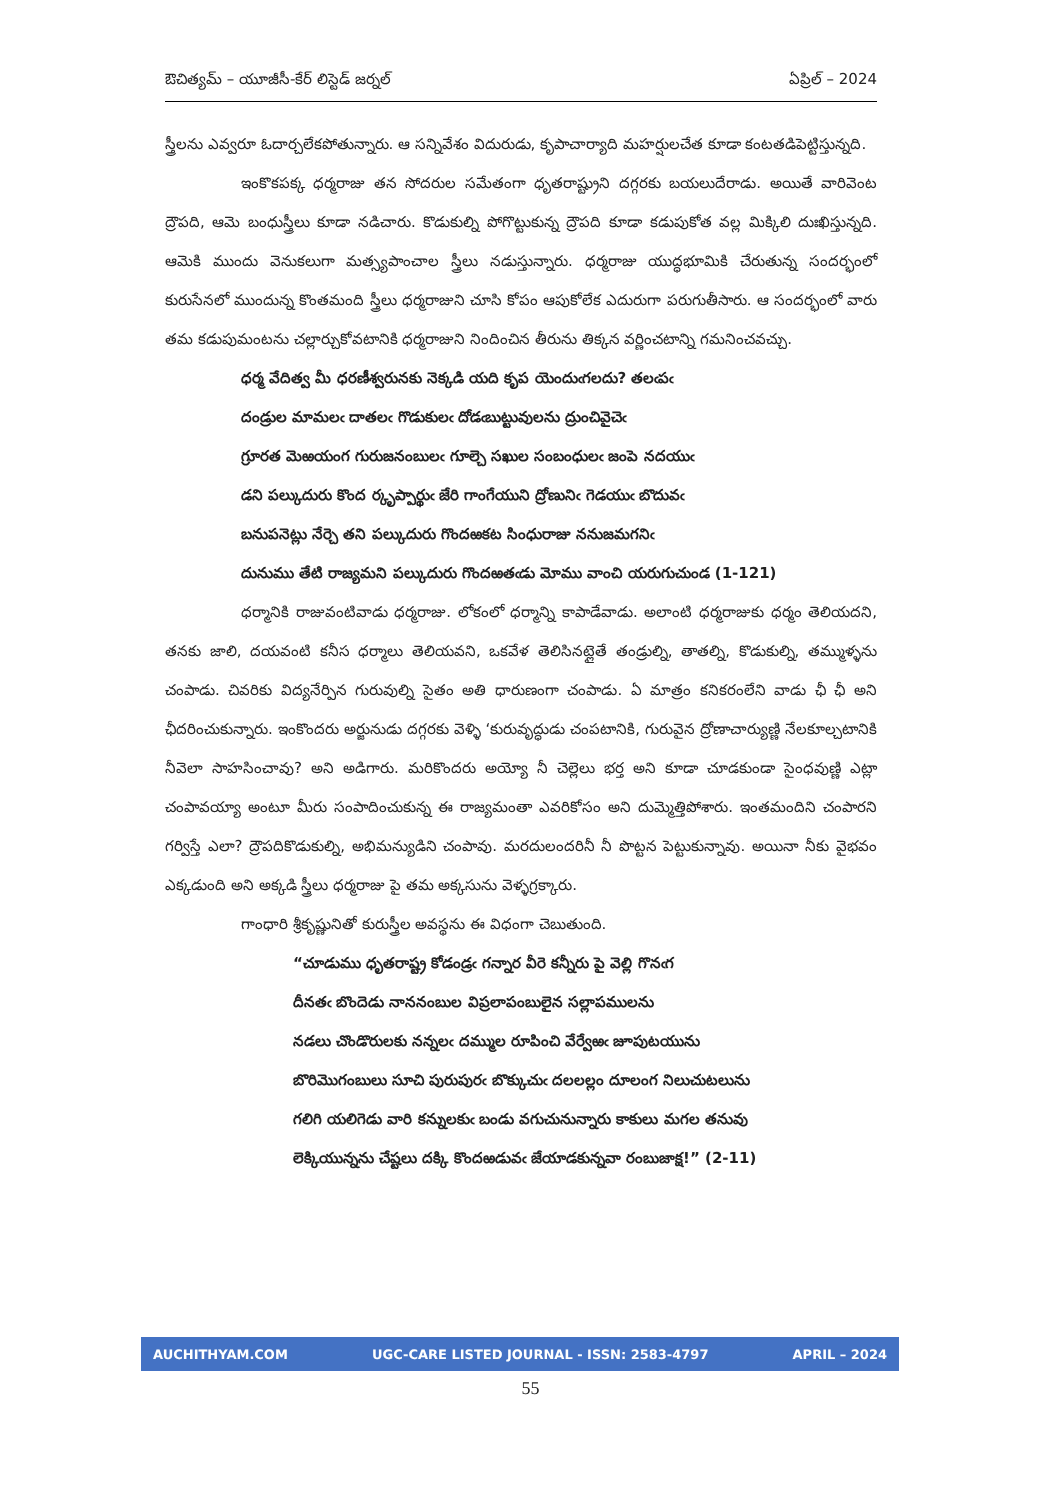ఔచిత్యమ్ – యూజీసీ-కేర్ లిస్టెడ్ జర్నల్ ఏప్రిల్ – 2024
స్త్రీలను ఎవ్వరూ ఓదార్చలేకపోతున్నారు. ఆ సన్నివేశం విదురుడు, కృపాచార్యాది మహర్షులచేత కూడా కంటతడిపెట్టిస్తున్నది.
ఇంకొకపక్క ధర్మరాజు తన సోదరుల సమేతంగా ధృతరాష్ట్రుని దగ్గరకు బయలుదేరాడు. అయితే వారివెంట ద్రౌపది, ఆమె బంధుస్త్రీలు కూడా నడిచారు. కొడుకుల్ని పోగొట్టుకున్న ద్రౌపది కూడా కడుపుకోత వల్ల మిక్కిలి దుఃఖిస్తున్నది. ఆమెకి ముందు వెనుకలుగా మత్స్యపాంచాల స్త్రీలు నడుస్తున్నారు. ధర్మరాజు యుద్ధభూమికి చేరుతున్న సందర్భంలో కురుసేనలో ముందున్న కొంతమంది స్త్రీలు ధర్మరాజుని చూసి కోపం ఆపుకోలేక ఎదురుగా పరుగుతీసారు. ఆ సందర్భంలో వారు తమ కడుపుమంటను చల్లార్చుకోవటానికి ధర్మరాజుని నిందించిన తీరును తిక్కన వర్ణించటాన్ని గమనించవచ్చు.
ధర్మ వేదిత్వ మీ ధరణీశ్వరునకు నెక్కడి యది కృప యెందుఁగలదు? తలఁపఁ
దండ్రుల మామలఁ దాతలఁ గొడుకులఁ దోడఁబుట్టువులను ద్రుంచివైచెఁ
గ్రూరత మెఱయంగ గురుజనంబులఁ గూల్చె సఖుల సంబంధులఁ జంపె నదయుఁ
డని పల్కుదురు కొంద ర్కృప్పార్థుఁ జేరి గాంగేయుని ద్రోణునిఁ గెడయుఁ బొదువఁ
బనుపనెట్లు నేర్చె తని పల్కుదురు గొందఱకట సింధురాజు ననుజమగనిఁ
దునుము తేటి రాజ్యమని పల్కుదురు గొందఱతఁడు మోము వాంచి యరుగుచుండ (1-121)
ధర్మానికి రాజువంటివాడు ధర్మరాజు. లోకంలో ధర్మాన్ని కాపాడేవాడు. అలాంటి ధర్మరాజుకు ధర్మం తెలియదని, తనకు జాలి, దయవంటి కనీస ధర్మాలు తెలియవని, ఒకవేళ తెలిసినట్లైతే తండ్రుల్ని, తాతల్ని, కొడుకుల్ని, తమ్ముళ్ళను చంపాడు. చివరికు విద్యనేర్పిన గురువుల్ని సైతం అతి ధారుణంగా చంపాడు. ఏ మాత్రం కనికరంలేని వాడు ఛీ ఛీ అని ఛీదరించుకున్నారు. ఇంకొందరు అర్జునుడు దగ్గరకు వెళ్ళి ‘కురువృద్ధుడు చంపటానికి, గురువైన ద్రోణాచార్యుణ్ణి నేలకూల్చటానికి నీవెలా సాహసించావు? అని అడిగారు. మరికొందరు అయ్యో నీ చెల్లెలు భర్త అని కూడా చూడకుండా సైంధవుణ్ణి ఎట్లా చంపావయ్యా అంటూ మీరు సంపాదించుకున్న ఈ రాజ్యమంతా ఎవరికోసం అని దుమ్మెత్తిపోశారు. ఇంతమందిని చంపారని గర్విస్తే ఎలా? ద్రౌపదికొడుకుల్ని, అభిమన్యుడిని చంపావు. మరదులందరినీ నీ పొట్టన పెట్టుకున్నావు. అయినా నీకు వైభవం ఎక్కడుంది అని అక్కడి స్త్రీలు ధర్మరాజు పై తమ అక్కసును వెళ్ళగ్రక్కారు.
గాంధారి శ్రీకృష్ణునితో కురుస్త్రీల అవస్థను ఈ విధంగా చెబుతుంది.
“చూడుము ధృతరాష్ట్ర కోడండ్రఁ గన్నార వీరె కన్నీరు పై వెల్లి గొనఁగ
దీనతఁ బొందెడు నాననంబుల విప్రలాపంబులైన సల్లాపములను
నడలు చొండొరులకు నన్నలఁ దమ్ముల రూపించి వేర్వేఱఁ జూపుటయును
బొరిమొగంబులు సూచి పురుపురఁ బొక్కుచుఁ దలలల్లం దూలంగ నిలుచుటలును
గలిగి యలిగెడు వారి కన్నులకుఁ బండు వగుచునున్నారు కాకులు మగల తనువు
లెక్కియున్నను చేష్టలు దక్కి కొందఱడువఁ జేయాడకున్నవా రంబుజాక్ష!” (2-11)
AUCHITHYAM.COM UGC-CARE LISTED JOURNAL - ISSN: 2583-4797 APRIL – 2024
55